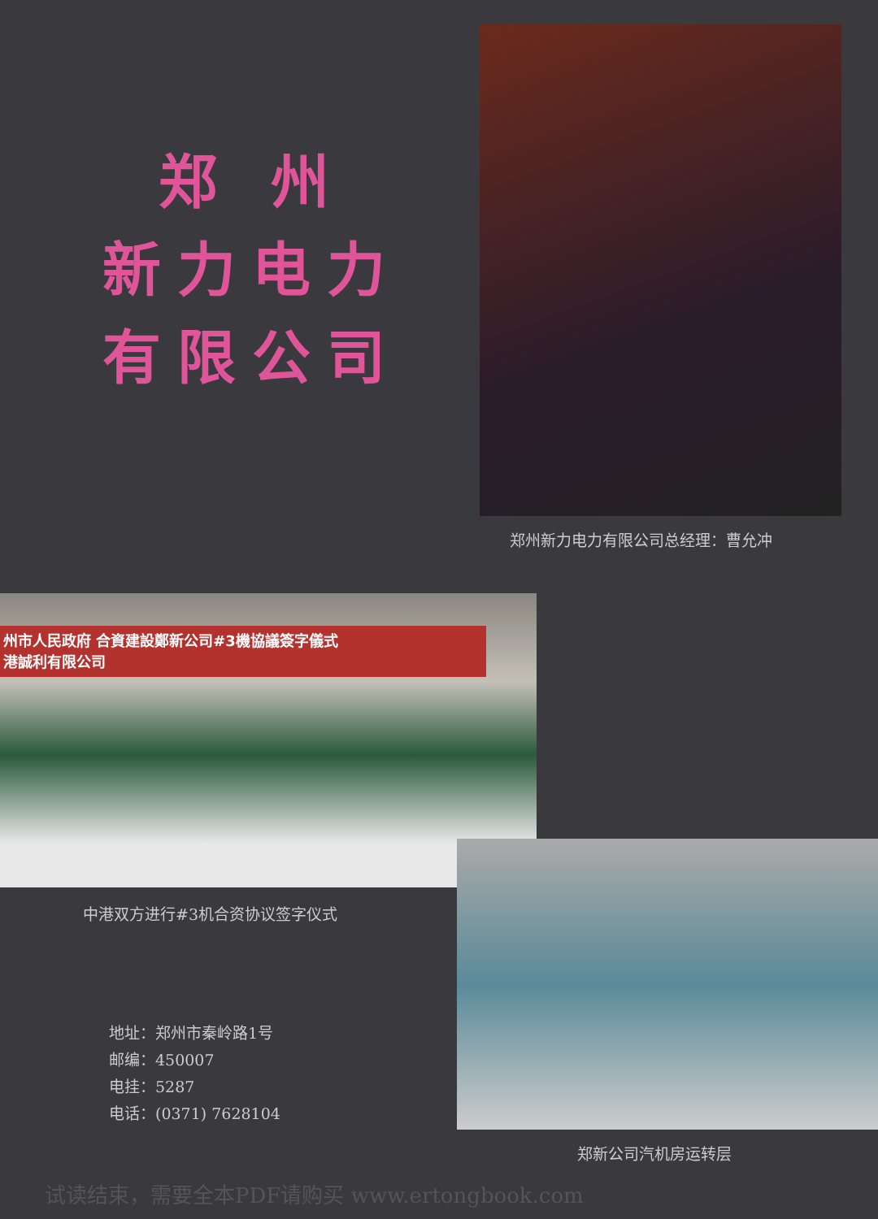郑 州
新力电力
有限公司
郑州新力电力有限公司总经理：曹允冲
州市人民政府 合資建設鄭新公司#3機協議簽字儀式
港誠利有限公司
中港双方进行#3机合资协议签字仪式
地址：郑州市秦岭路1号
邮编：450007
电挂：5287
电话：(0371) 7628104
郑新公司汽机房运转层
试读结束，需要全本PDF请购买 www.ertongbook.com